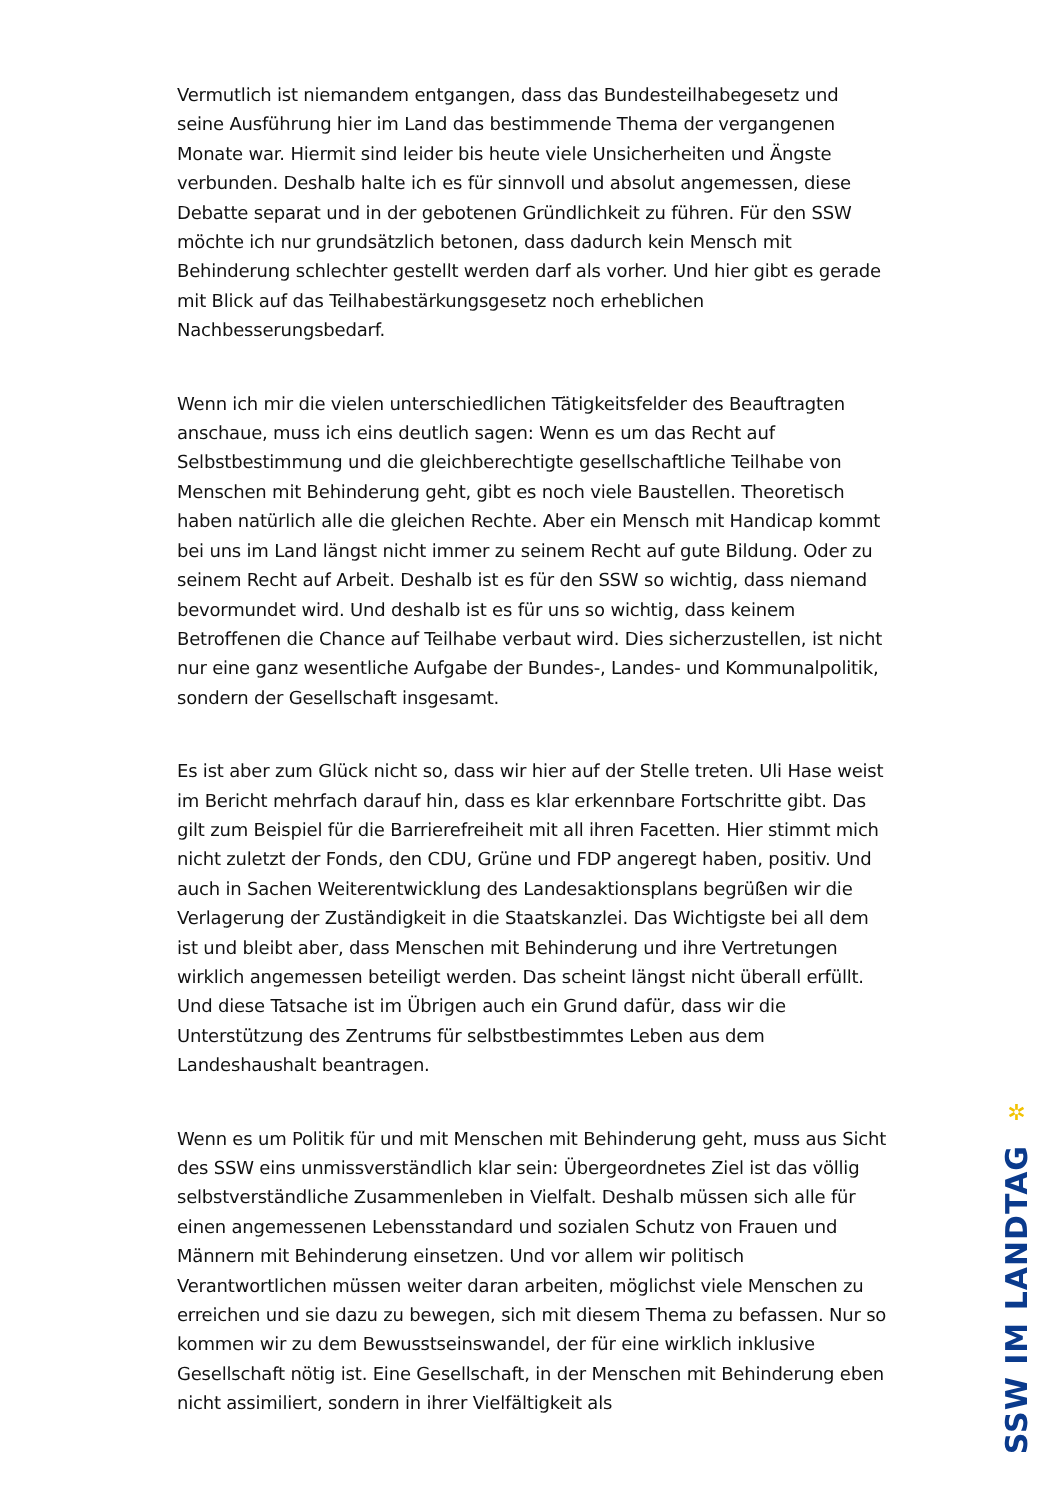Vermutlich ist niemandem entgangen, dass das Bundesteilhabegesetz und seine Ausführung hier im Land das bestimmende Thema der vergangenen Monate war. Hiermit sind leider bis heute viele Unsicherheiten und Ängste verbunden. Deshalb halte ich es für sinnvoll und absolut angemessen, diese Debatte separat und in der gebotenen Gründlichkeit zu führen. Für den SSW möchte ich nur grundsätzlich betonen, dass dadurch kein Mensch mit Behinderung schlechter gestellt werden darf als vorher. Und hier gibt es gerade mit Blick auf das Teilhabestärkungsgesetz noch erheblichen Nachbesserungsbedarf.
Wenn ich mir die vielen unterschiedlichen Tätigkeitsfelder des Beauftragten anschaue, muss ich eins deutlich sagen: Wenn es um das Recht auf Selbstbestimmung und die gleichberechtigte gesellschaftliche Teilhabe von Menschen mit Behinderung geht, gibt es noch viele Baustellen. Theoretisch haben natürlich alle die gleichen Rechte. Aber ein Mensch mit Handicap kommt bei uns im Land längst nicht immer zu seinem Recht auf gute Bildung. Oder zu seinem Recht auf Arbeit. Deshalb ist es für den SSW so wichtig, dass niemand bevormundet wird. Und deshalb ist es für uns so wichtig, dass keinem Betroffenen die Chance auf Teilhabe verbaut wird. Dies sicherzustellen, ist nicht nur eine ganz wesentliche Aufgabe der Bundes-, Landes- und Kommunalpolitik, sondern der Gesellschaft insgesamt.
Es ist aber zum Glück nicht so, dass wir hier auf der Stelle treten. Uli Hase weist im Bericht mehrfach darauf hin, dass es klar erkennbare Fortschritte gibt. Das gilt zum Beispiel für die Barrierefreiheit mit all ihren Facetten. Hier stimmt mich nicht zuletzt der Fonds, den CDU, Grüne und FDP angeregt haben, positiv. Und auch in Sachen Weiterentwicklung des Landesaktionsplans begrüßen wir die Verlagerung der Zuständigkeit in die Staatskanzlei. Das Wichtigste bei all dem ist und bleibt aber, dass Menschen mit Behinderung und ihre Vertretungen wirklich angemessen beteiligt werden. Das scheint längst nicht überall erfüllt. Und diese Tatsache ist im Übrigen auch ein Grund dafür, dass wir die Unterstützung des Zentrums für selbstbestimmtes Leben aus dem Landeshaushalt beantragen.
Wenn es um Politik für und mit Menschen mit Behinderung geht, muss aus Sicht des SSW eins unmissverständlich klar sein: Übergeordnetes Ziel ist das völlig selbstverständliche Zusammenleben in Vielfalt. Deshalb müssen sich alle für einen angemessenen Lebensstandard und sozialen Schutz von Frauen und Männern mit Behinderung einsetzen. Und vor allem wir politisch Verantwortlichen müssen weiter daran arbeiten, möglichst viele Menschen zu erreichen und sie dazu zu bewegen, sich mit diesem Thema zu befassen. Nur so kommen wir zu dem Bewusstseinswandel, der für eine wirklich inklusive Gesellschaft nötig ist. Eine Gesellschaft, in der Menschen mit Behinderung eben nicht assimiliert, sondern in ihrer Vielfältigkeit als
✲
SSW IM LANDTAG